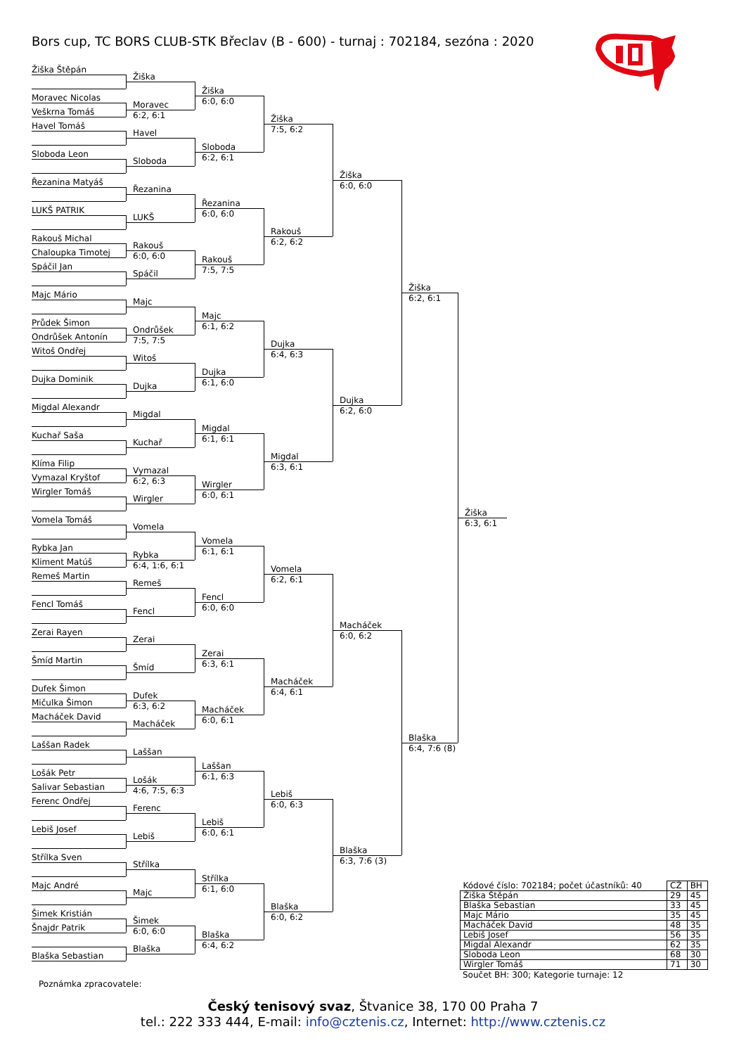Bors cup, TC BORS CLUB-STK Břeclav (B - 600) - turnaj : 702184, sezóna : 2020
Žiška Štěpán
Moravec Nicolas
Veškrna Tomáš
Havel Tomáš
Sloboda Leon
Řezanina Matyáš
LUKŠ PATRIK
Rakouš Michal
Chaloupka Timotej
Spáčil Jan
Majc Mário
Průdek Šimon
Ondrůšek Antonín
Witoš Ondřej
Dujka Dominik
Migdal Alexandr
Kuchař Saša
Klíma Filip
Vymazal Kryštof
Wirgler Tomáš
Vomela Tomáš
Rybka Jan
Kliment Matúš
Remeš Martin
Fencl Tomáš
Zerai Rayen
Šmíd Martin
Dufek Šimon
Mičulka Šimon
Macháček David
Laššan Radek
Lošák Petr
Salivar Sebastian
Ferenc Ondřej
Lebiš Josef
Střílka Sven
Majc André
Šimek Kristián
Šnajdr Patrik
Blaška Sebastian
Žiška
Moravec
6:2, 6:1
Havel
Sloboda
Řezanina
LUKŠ
Rakouš
6:0, 6:0
Spáčil
Majc
Ondrůšek
7:5, 7:5
Witoš
Dujka
Migdal
Kuchař
Vymazal
6:2, 6:3
Wirgler
Vomela
Rybka
6:4, 1:6, 6:1
Remeš
Fencl
Zerai
Šmíd
Dufek
6:3, 6:2
Macháček
Laššan
Lošák
4:6, 7:5, 6:3
Ferenc
Lebiš
Střílka
Majc
Šimek
6:0, 6:0
Blaška
Žiška
6:0, 6:0
Sloboda
6:2, 6:1
Řezanina
6:0, 6:0
Rakouš
7:5, 7:5
Majc
6:1, 6:2
Dujka
6:1, 6:0
Migdal
6:1, 6:1
Wirgler
6:0, 6:1
Vomela
6:1, 6:1
Fencl
6:0, 6:0
Zerai
6:3, 6:1
Macháček
6:0, 6:1
Laššan
6:1, 6:3
Lebiš
6:0, 6:1
Střílka
6:1, 6:0
Blaška
6:4, 6:2
Žiška
7:5, 6:2
Rakouš
6:2, 6:2
Dujka
6:4, 6:3
Migdal
6:3, 6:1
Vomela
6:2, 6:1
Macháček
6:4, 6:1
Lebiš
6:0, 6:3
Blaška
6:0, 6:2
Žiška
6:0, 6:0
Dujka
6:2, 6:0
Macháček
6:0, 6:2
Blaška
6:3, 7:6 (3)
Žiška
6:2, 6:1
Blaška
6:4, 7:6 (8)
Žiška
6:3, 6:1
| Kódové číslo: 702184; počet účastníků: 40 | CŽ | BH |
| --- | --- | --- |
| Žiška Štěpán | 29 | 45 |
| Blaška Sebastian | 33 | 45 |
| Majc Mário | 35 | 45 |
| Macháček David | 48 | 35 |
| Lebiš Josef | 56 | 35 |
| Migdal Alexandr | 62 | 35 |
| Sloboda Leon | 68 | 30 |
| Wirgler Tomáš | 71 | 30 |
Součet BH: 300; Kategorie turnaje: 12
Poznámka zpracovatele:
Český tenisový svaz, Štvanice 38, 170 00 Praha 7
tel.: 222 333 444, E-mail: info@cztenis.cz, Internet: http://www.cztenis.cz